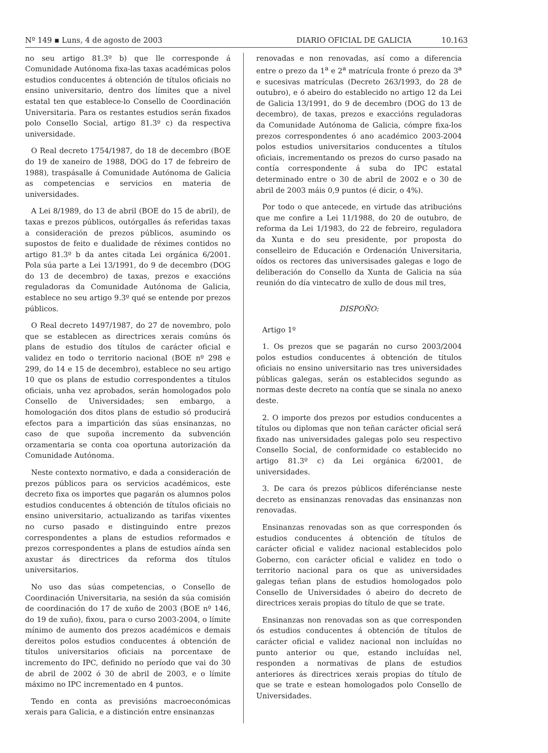Nº 149 ▪ Luns, 4 de agosto de 2003 DIARIO OFICIAL DE GALICIA 10.163
no seu artigo 81.3º b) que lle corresponde á Comunidade Autónoma fixa-las taxas académicas polos estudios conducentes á obtención de títulos oficiais no ensino universitario, dentro dos límites que a nivel estatal ten que establece-lo Consello de Coordinación Universitaria. Para os restantes estudios serán fixados polo Consello Social, artigo 81.3º c) da respectiva universidade.
O Real decreto 1754/1987, do 18 de decembro (BOE do 19 de xaneiro de 1988, DOG do 17 de febreiro de 1988), traspásalle á Comunidade Autónoma de Galicia as competencias e servicios en materia de universidades.
A Lei 8/1989, do 13 de abril (BOE do 15 de abril), de taxas e prezos públicos, outórgalles ás referidas taxas a consideración de prezos públicos, asumindo os supostos de feito e dualidade de réximes contidos no artigo 81.3º b da antes citada Lei orgánica 6/2001. Pola súa parte a Lei 13/1991, do 9 de decembro (DOG do 13 de decembro) de taxas, prezos e exaccións reguladoras da Comunidade Autónoma de Galicia, establece no seu artigo 9.3º qué se entende por prezos públicos.
O Real decreto 1497/1987, do 27 de novembro, polo que se establecen as directrices xerais comúns ós plans de estudio dos títulos de carácter oficial e validez en todo o territorio nacional (BOE nº 298 e 299, do 14 e 15 de decembro), establece no seu artigo 10 que os plans de estudio correspondentes a títulos oficiais, unha vez aprobados, serán homologados polo Consello de Universidades; sen embargo, a homologación dos ditos plans de estudio só producirá efectos para a impartición das súas ensinanzas, no caso de que supoña incremento da subvención orzamentaria se conta coa oportuna autorización da Comunidade Autónoma.
Neste contexto normativo, e dada a consideración de prezos públicos para os servicios académicos, este decreto fixa os importes que pagarán os alumnos polos estudios conducentes á obtención de títulos oficiais no ensino universitario, actualizando as tarifas vixentes no curso pasado e distinguindo entre prezos correspondentes a plans de estudios reformados e prezos correspondentes a plans de estudios aínda sen axustar ás directrices da reforma dos títulos universitarios.
No uso das súas competencias, o Consello de Coordinación Universitaria, na sesión da súa comisión de coordinación do 17 de xuño de 2003 (BOE nº 146, do 19 de xuño), fixou, para o curso 2003-2004, o límite mínimo de aumento dos prezos académicos e demais dereitos polos estudios conducentes á obtención de títulos universitarios oficiais na porcentaxe de incremento do IPC, definido no período que vai do 30 de abril de 2002 ó 30 de abril de 2003, e o límite máximo no IPC incrementado en 4 puntos.
Tendo en conta as previsións macroeconómicas xerais para Galicia, e a distinción entre ensinanzas
renovadas e non renovadas, así como a diferencia entre o prezo da 1<sup>a</sup> e 2<sup>a</sup> matrícula fronte ó prezo da 3<sup>a</sup> e sucesivas matrículas (Decreto 263/1993, do 28 de outubro), e ó abeiro do establecido no artigo 12 da Lei de Galicia 13/1991, do 9 de decembro (DOG do 13 de decembro), de taxas, prezos e exaccións reguladoras da Comunidade Autónoma de Galicia, cómpre fixa-los prezos correspondentes ó ano académico 2003-2004 polos estudios universitarios conducentes a títulos oficiais, incrementando os prezos do curso pasado na contía correspondente á suba do IPC estatal determinado entre o 30 de abril de 2002 e o 30 de abril de 2003 máis 0,9 puntos (é dicir, o 4%).
Por todo o que antecede, en virtude das atribucións que me confire a Lei 11/1988, do 20 de outubro, de reforma da Lei 1/1983, do 22 de febreiro, reguladora da Xunta e do seu presidente, por proposta do conselleiro de Educación e Ordenación Universitaria, oídos os rectores das universisades galegas e logo de deliberación do Consello da Xunta de Galicia na súa reunión do día vintecatro de xullo de dous mil tres,
DISPOÑO:
Artigo 1º
1. Os prezos que se pagarán no curso 2003/2004 polos estudios conducentes á obtención de títulos oficiais no ensino universitario nas tres universidades públicas galegas, serán os establecidos segundo as normas deste decreto na contía que se sinala no anexo deste.
2. O importe dos prezos por estudios conducentes a títulos ou diplomas que non teñan carácter oficial será fixado nas universidades galegas polo seu respectivo Consello Social, de conformidade co establecido no artigo 81.3º c) da Lei orgánica 6/2001, de universidades.
3. De cara ós prezos públicos diferéncianse neste decreto as ensinanzas renovadas das ensinanzas non renovadas.
Ensinanzas renovadas son as que corresponden ós estudios conducentes á obtención de títulos de carácter oficial e validez nacional establecidos polo Goberno, con carácter oficial e validez en todo o territorio nacional para os que as universidades galegas teñan plans de estudios homologados polo Consello de Universidades ó abeiro do decreto de directrices xerais propias do título de que se trate.
Ensinanzas non renovadas son as que corresponden ós estudios conducentes á obtención de títulos de carácter oficial e validez nacional non incluídas no punto anterior ou que, estando incluídas nel, responden a normativas de plans de estudios anteriores ás directrices xerais propias do título de que se trate e estean homologados polo Consello de Universidades.